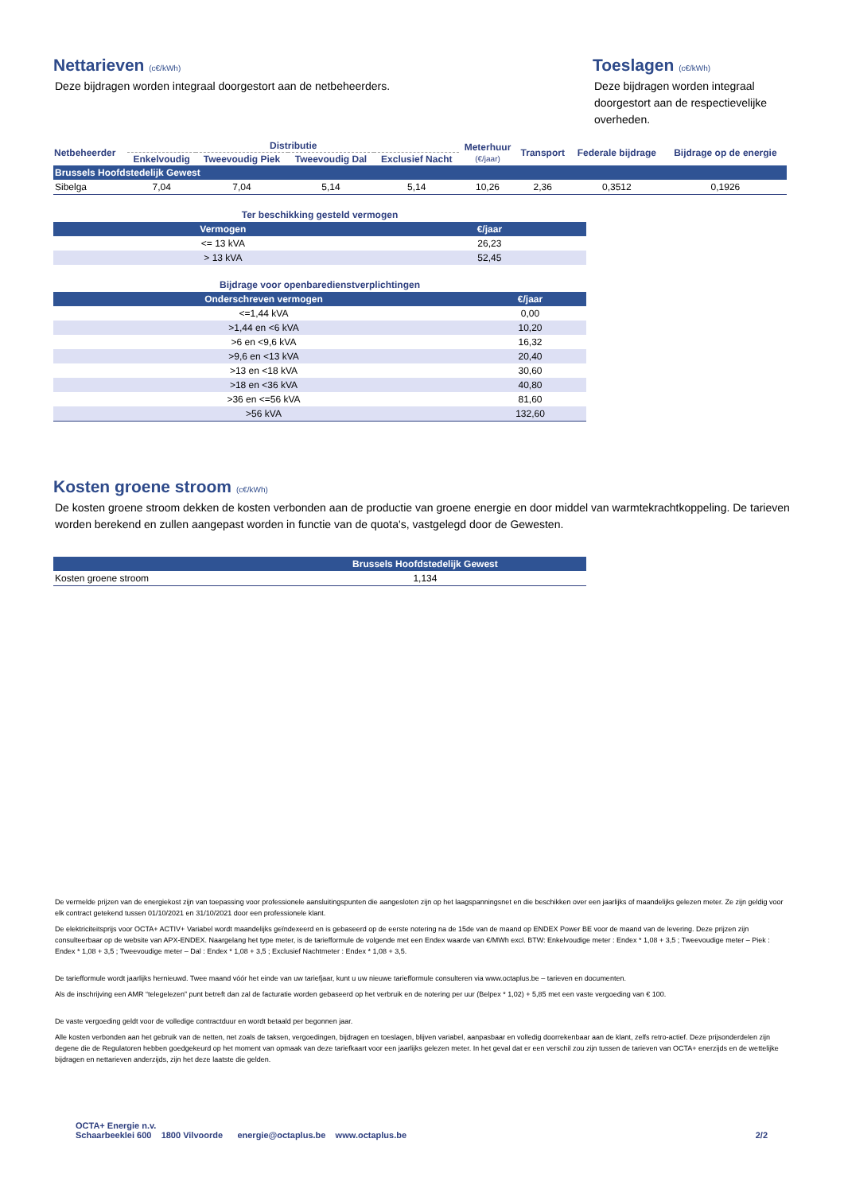Nettarieven (c€/kWh)
Deze bijdragen worden integraal doorgestort aan de netbeheerders.
Toeslagen (c€/kWh)
Deze bijdragen worden integraal doorgestort aan de respectievelijke overheden.
| Netbeheerder | Distributie | | | | Meterhuur (€/jaar) | Transport | Federale bijdrage | Bijdrage op de energie |
| --- | --- | --- | --- | --- | --- | --- | --- | --- |
| | Enkelvoudig | Tweevoudig Piek | Tweevoudig Dal | Exclusief Nacht | | | | |
| Brussels Hoofdstedelijk Gewest | | | | | | | | |
| Sibelga | 7,04 | 7,04 | 5,14 | 5,14 | 10,26 | 2,36 | 0,3512 | 0,1926 |
Ter beschikking gesteld vermogen
| Vermogen | €/jaar |
| <= 13 kVA | 26,23 |
| > 13 kVA | 52,45 |
Bijdrage voor openbaredienstverplichtingen
| Onderschreven vermogen | €/jaar |
| <=1,44 kVA | 0,00 |
| >1,44 en <6 kVA | 10,20 |
| >6 en <9,6 kVA | 16,32 |
| >9,6 en <13 kVA | 20,40 |
| >13 en <18 kVA | 30,60 |
| >18 en <36 kVA | 40,80 |
| >36 en <=56 kVA | 81,60 |
| >56 kVA | 132,60 |
Kosten groene stroom (c€/kWh)
De kosten groene stroom dekken de kosten verbonden aan de productie van groene energie en door middel van warmtekrachtkoppeling. De tarieven worden berekend en zullen aangepast worden in functie van de quota's, vastgelegd door de Gewesten.
| | Brussels Hoofdstedelijk Gewest |
| Kosten groene stroom | 1,134 |
De vermelde prijzen van de energiekost zijn van toepassing voor professionele aansluitingspunten die aangesloten zijn op het laagspanningsnet en die beschikken over een jaarlijks of maandelijks gelezen meter. Ze zijn geldig voor elk contract getekend tussen 01/10/2021 en 31/10/2021 door een professionele klant.
De elektriciteitsprijs voor OCTA+ ACTIV+ Variabel wordt maandelijks geïndexeerd en is gebaseerd op de eerste notering na de 15de van de maand op ENDEX Power BE voor de maand van de levering. Deze prijzen zijn consulteerbaar op de website van APX-ENDEX. Naargelang het type meter, is de tariefformule de volgende met een Endex waarde van €/MWh excl. BTW: Enkelvoudige meter : Endex * 1,08 + 3,5 ; Tweevoudige meter – Piek : Endex * 1,08 + 3,5 ; Tweevoudige meter – Dal : Endex * 1,08 + 3,5 ; Exclusief Nachtmeter : Endex * 1,08 + 3,5.
De tariefformule wordt jaarlijks hernieuwd. Twee maand vóór het einde van uw tariefjaar, kunt u uw nieuwe tariefformule consulteren via www.octaplus.be – tarieven en documenten.
Als de inschrijving een AMR “telegelezen” punt betreft dan zal de facturatie worden gebaseerd op het verbruik en de notering per uur (Belpex * 1,02) + 5,85 met een vaste vergoeding van € 100.
De vaste vergoeding geldt voor de volledige contractduur en wordt betaald per begonnen jaar.
Alle kosten verbonden aan het gebruik van de netten, net zoals de taksen, vergoedingen, bijdragen en toeslagen, blijven variabel, aanpasbaar en volledig doorrekenbaar aan de klant, zelfs retro-actief. Deze prijsonderdelen zijn degene die de Regulatoren hebben goedgekeurd op het moment van opmaak van deze tariefkaart voor een jaarlijks gelezen meter. In het geval dat er een verschil zou zijn tussen de tarieven van OCTA+ enerzijds en de wettelijke bijdragen en nettarieven anderzijds, zijn het deze laatste die gelden.
OCTA+ Energie n.v.
Schaarbeeklei 600 1800 Vilvoorde energie@octaplus.be www.octaplus.be
2/2